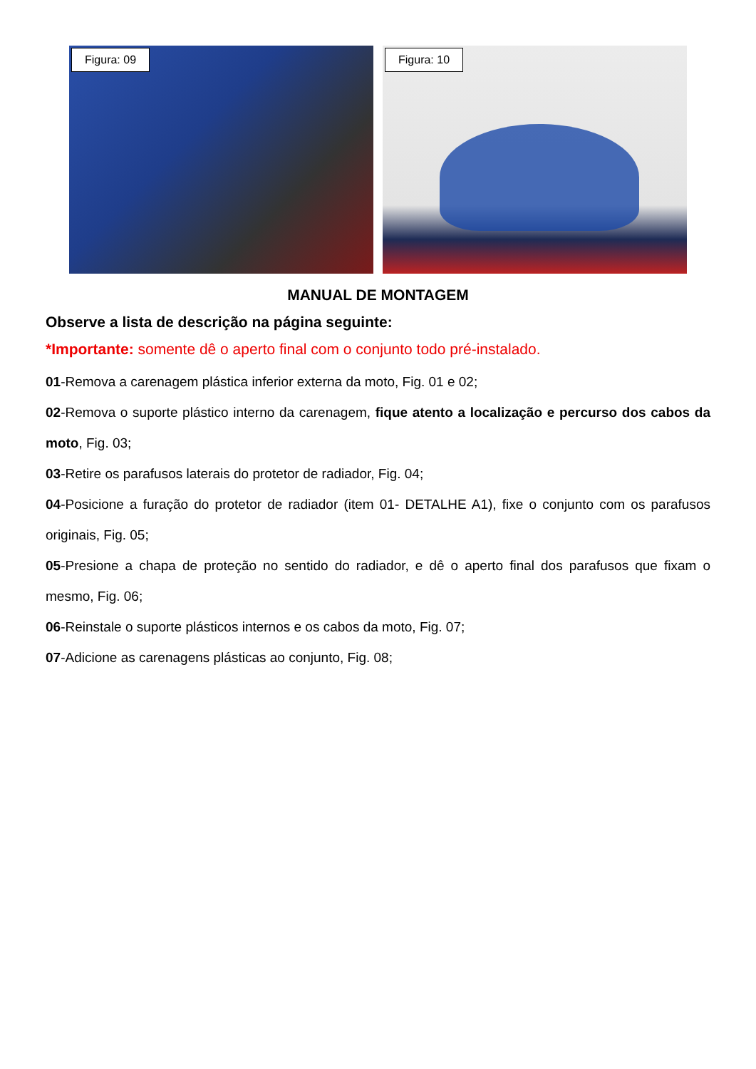Figura: 09
Figura: 10
MANUAL DE MONTAGEM
Observe a lista de descrição na página seguinte:
*Importante: somente dê o aperto final com o conjunto todo pré-instalado.
01-Remova a carenagem plástica inferior externa da moto, Fig. 01 e 02;
02-Remova o suporte plástico interno da carenagem, fique atento a localização e percurso dos cabos da moto, Fig. 03;
03-Retire os parafusos laterais do protetor de radiador, Fig. 04;
04-Posicione a furação do protetor de radiador (item 01- DETALHE A1), fixe o conjunto com os parafusos originais, Fig. 05;
05-Presione a chapa de proteção no sentido do radiador, e dê o aperto final dos parafusos que fixam o mesmo, Fig. 06;
06-Reinstale o suporte plásticos internos e os cabos da moto, Fig. 07;
07-Adicione as carenagens plásticas ao conjunto, Fig. 08;